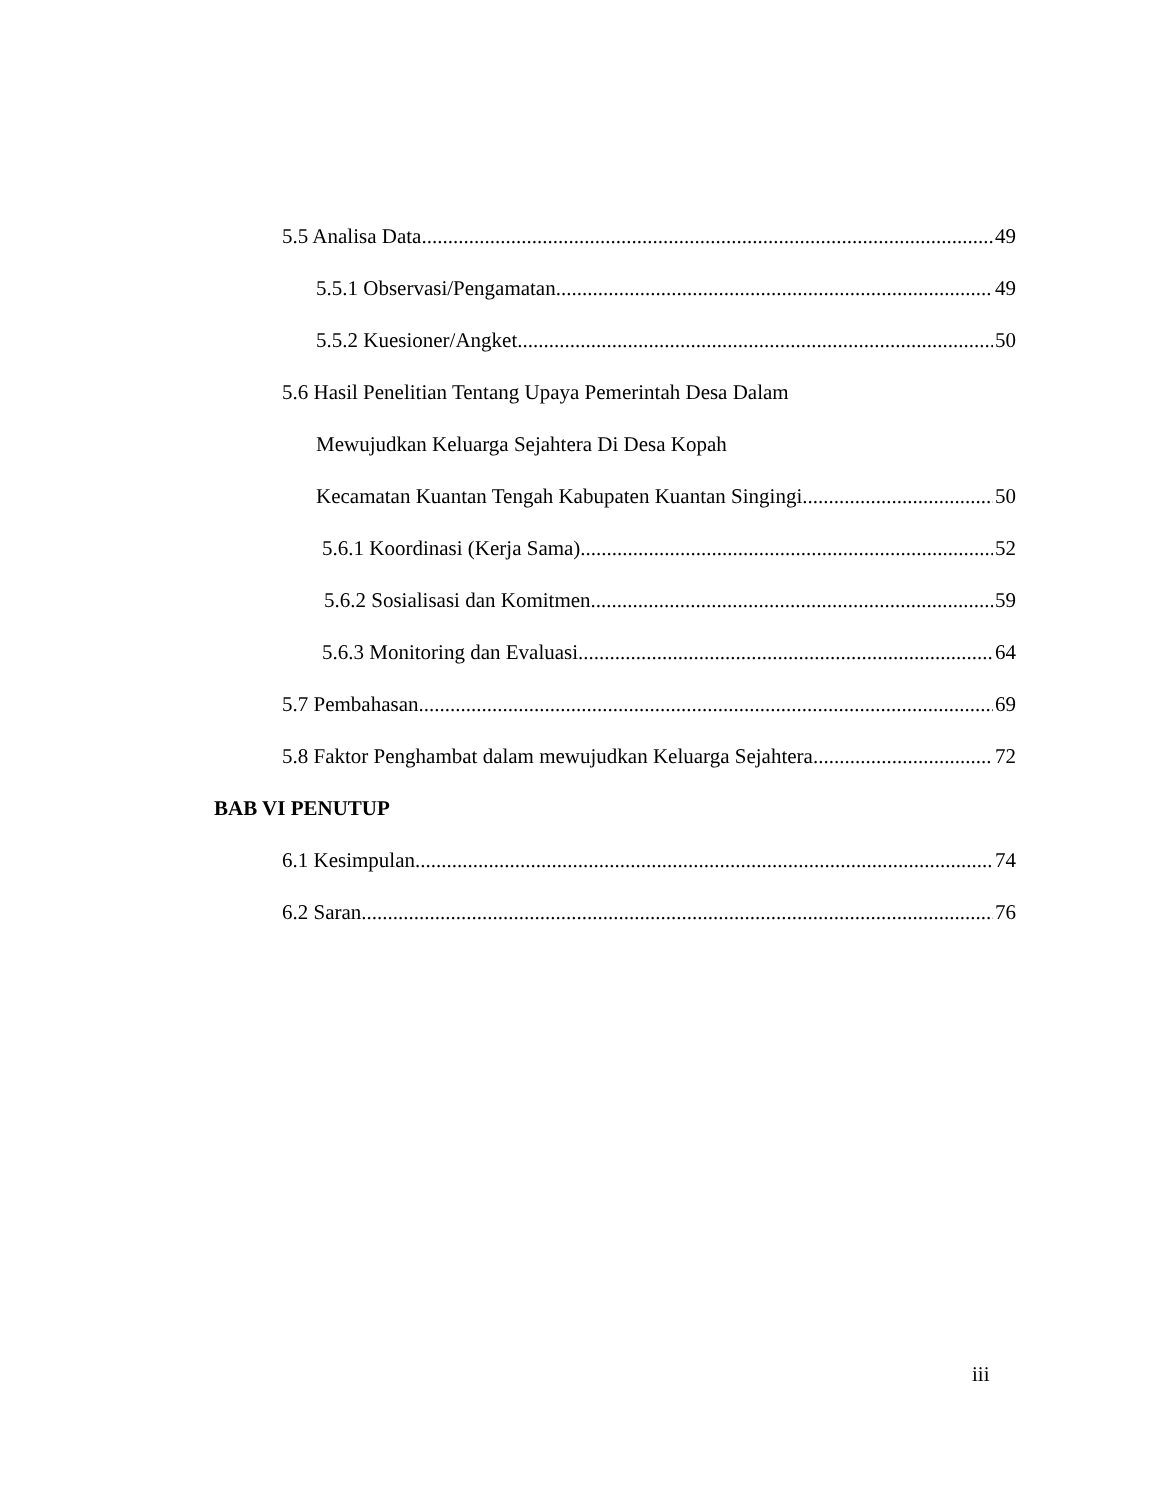5.5 Analisa Data 49
5.5.1 Observasi/Pengamatan 49
5.5.2 Kuesioner/Angket 50
5.6 Hasil Penelitian Tentang Upaya Pemerintah Desa Dalam
Mewujudkan Keluarga Sejahtera Di Desa Kopah
Kecamatan Kuantan Tengah Kabupaten Kuantan Singingi 50
5.6.1 Koordinasi (Kerja Sama) 52
5.6.2 Sosialisasi dan Komitmen 59
5.6.3 Monitoring dan Evaluasi 64
5.7 Pembahasan 69
5.8 Faktor Penghambat dalam mewujudkan Keluarga Sejahtera 72
BAB VI PENUTUP
6.1 Kesimpulan 74
6.2 Saran 76
iii